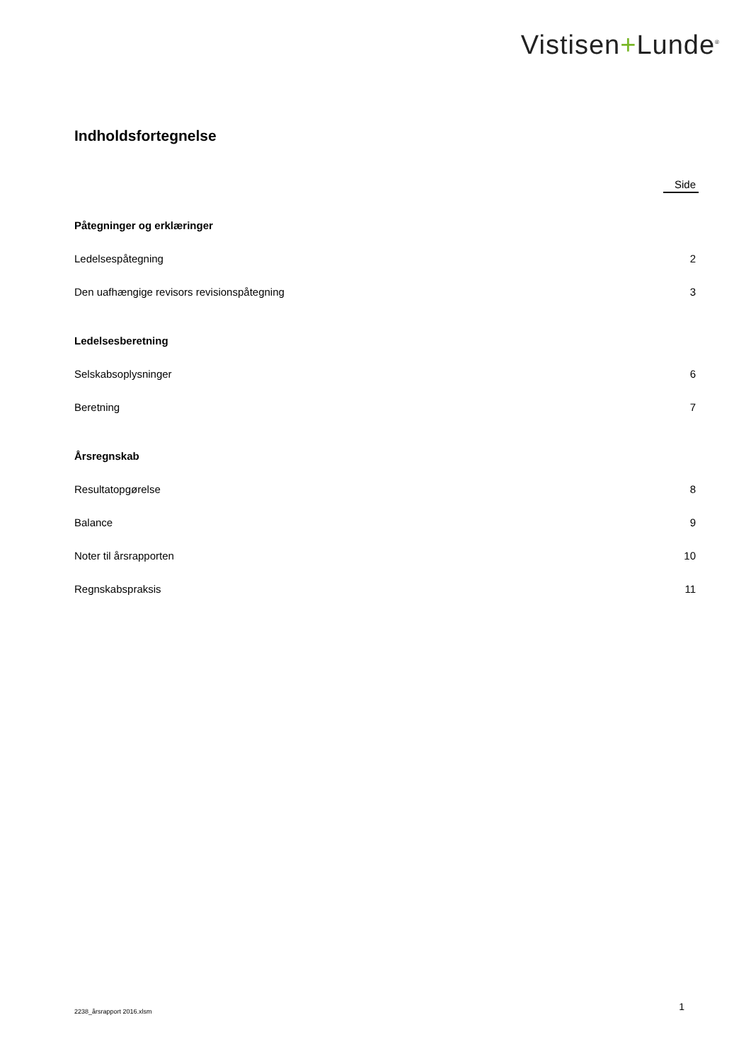Vistisen+Lunde<sup>®</sup>
Indholdsfortegnelse
Side
Påtegninger og erklæringer
Ledelsespåtegning 2
Den uafhængige revisors revisionspåtegning 3
Ledelsesberetning
Selskabsoplysninger 6
Beretning 7
Årsregnskab
Resultatopgørelse 8
Balance 9
Noter til årsrapporten 10
Regnskabspraksis 11
2238_årsrapport 2016.xlsm 1